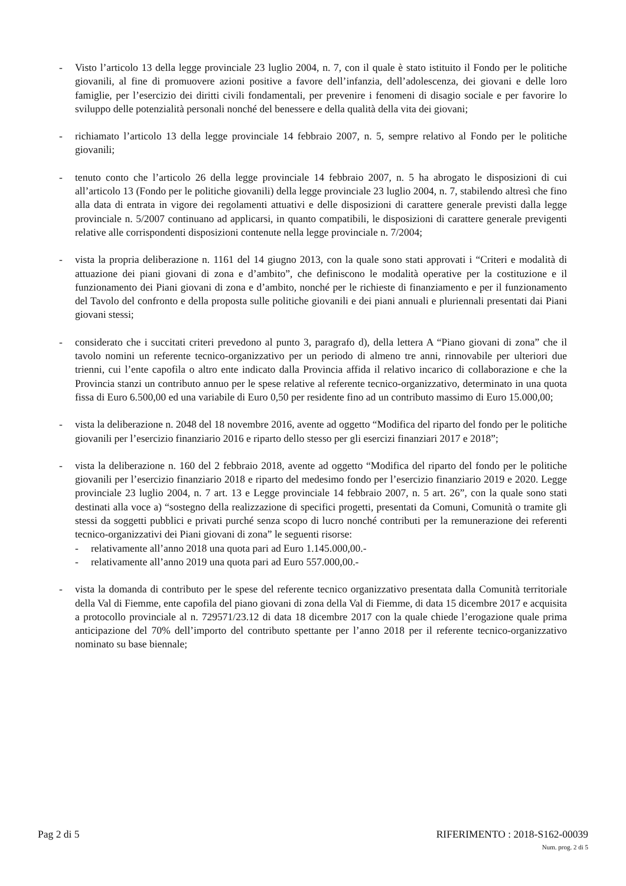- Visto l’articolo 13 della legge provinciale 23 luglio 2004, n. 7, con il quale è stato istituito il Fondo per le politiche giovanili, al fine di promuovere azioni positive a favore dell’infanzia, dell’adolescenza, dei giovani e delle loro famiglie, per l’esercizio dei diritti civili fondamentali, per prevenire i fenomeni di disagio sociale e per favorire lo sviluppo delle potenzialità personali nonché del benessere e della qualità della vita dei giovani;
- richiamato l’articolo 13 della legge provinciale 14 febbraio 2007, n. 5, sempre relativo al Fondo per le politiche giovanili;
- tenuto conto che l’articolo 26 della legge provinciale 14 febbraio 2007, n. 5 ha abrogato le disposizioni di cui all’articolo 13 (Fondo per le politiche giovanili) della legge provinciale 23 luglio 2004, n. 7, stabilendo altresì che fino alla data di entrata in vigore dei regolamenti attuativi e delle disposizioni di carattere generale previsti dalla legge provinciale n. 5/2007 continuano ad applicarsi, in quanto compatibili, le disposizioni di carattere generale previgenti relative alle corrispondenti disposizioni contenute nella legge provinciale n. 7/2004;
- vista la propria deliberazione n. 1161 del 14 giugno 2013, con la quale sono stati approvati i “Criteri e modalità di attuazione dei piani giovani di zona e d’ambito”, che definiscono le modalità operative per la costituzione e il funzionamento dei Piani giovani di zona e d’ambito, nonché per le richieste di finanziamento e per il funzionamento del Tavolo del confronto e della proposta sulle politiche giovanili e dei piani annuali e pluriennali presentati dai Piani giovani stessi;
- considerato che i succitati criteri prevedono al punto 3, paragrafo d), della lettera A “Piano giovani di zona” che il tavolo nomini un referente tecnico-organizzativo per un periodo di almeno tre anni, rinnovabile per ulteriori due trienni, cui l’ente capofila o altro ente indicato dalla Provincia affida il relativo incarico di collaborazione e che la Provincia stanzi un contributo annuo per le spese relative al referente tecnico-organizzativo, determinato in una quota fissa di Euro 6.500,00 ed una variabile di Euro 0,50 per residente fino ad un contributo massimo di Euro 15.000,00;
- vista la deliberazione n. 2048 del 18 novembre 2016, avente ad oggetto “Modifica del riparto del fondo per le politiche giovanili per l’esercizio finanziario 2016 e riparto dello stesso per gli esercizi finanziari 2017 e 2018”;
- vista la deliberazione n. 160 del 2 febbraio 2018, avente ad oggetto “Modifica del riparto del fondo per le politiche giovanili per l’esercizio finanziario 2018 e riparto del medesimo fondo per l’esercizio finanziario 2019 e 2020. Legge provinciale 23 luglio 2004, n. 7 art. 13 e Legge provinciale 14 febbraio 2007, n. 5 art. 26”, con la quale sono stati destinati alla voce a) “sostegno della realizzazione di specifici progetti, presentati da Comuni, Comunità o tramite gli stessi da soggetti pubblici e privati purché senza scopo di lucro nonché contributi per la remunerazione dei referenti tecnico-organizzativi dei Piani giovani di zona” le seguenti risorse:
- relativamente all’anno 2018 una quota pari ad Euro 1.145.000,00.-
- relativamente all’anno 2019 una quota pari ad Euro 557.000,00.-
- vista la domanda di contributo per le spese del referente tecnico organizzativo presentata dalla Comunità territoriale della Val di Fiemme, ente capofila del piano giovani di zona della Val di Fiemme, di data 15 dicembre 2017 e acquisita a protocollo provinciale al n. 729571/23.12 di data 18 dicembre 2017 con la quale chiede l’erogazione quale prima anticipazione del 70% dell’importo del contributo spettante per l’anno 2018 per il referente tecnico-organizzativo nominato su base biennale;
Pag 2 di 5 RIFERIMENTO : 2018-S162-00039
Num. prog. 2 di 5